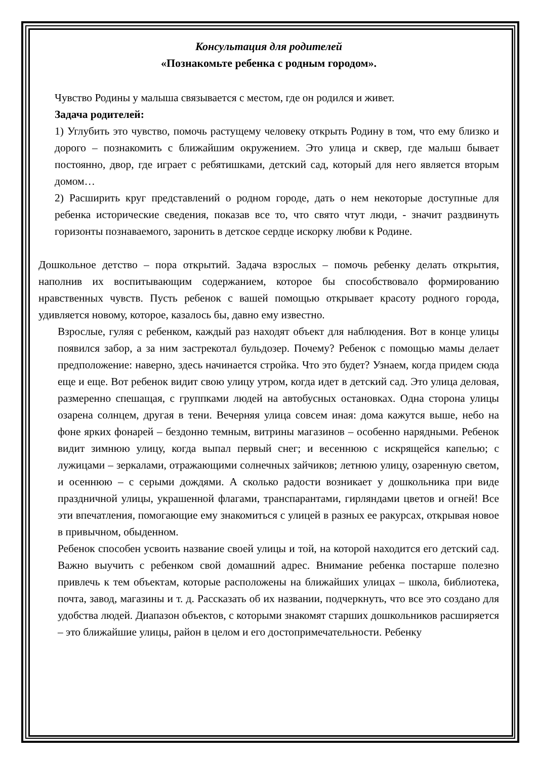Консультация для родителей
«Познакомьте ребенка с родным городом».
Чувство Родины у малыша связывается с местом, где он родился и живет.
Задача родителей:
1) Углубить это чувство, помочь растущему человеку открыть Родину в том, что ему близко и дорого – познакомить с ближайшим окружением. Это улица и сквер, где малыш бывает постоянно, двор, где играет с ребятишками, детский сад, который для него является вторым домом…
2) Расширить круг представлений о родном городе, дать о нем некоторые доступные для ребенка исторические сведения, показав все то, что свято чтут люди, - значит раздвинуть горизонты познаваемого, заронить в детское сердце искорку любви к Родине.
Дошкольное детство – пора открытий. Задача взрослых – помочь ребенку делать открытия, наполнив их воспитывающим содержанием, которое бы способствовало формированию нравственных чувств. Пусть ребенок с вашей помощью открывает красоту родного города, удивляется новому, которое, казалось бы, давно ему известно.
Взрослые, гуляя с ребенком, каждый раз находят объект для наблюдения. Вот в конце улицы появился забор, а за ним застрекотал бульдозер. Почему? Ребенок с помощью мамы делает предположение: наверно, здесь начинается стройка. Что это будет? Узнаем, когда придем сюда еще и еще. Вот ребенок видит свою улицу утром, когда идет в детский сад. Это улица деловая, размеренно спешащая, с группками людей на автобусных остановках. Одна сторона улицы озарена солнцем, другая в тени. Вечерняя улица совсем иная: дома кажутся выше, небо на фоне ярких фонарей – бездонно темным, витрины магазинов – особенно нарядными. Ребенок видит зимнюю улицу, когда выпал первый снег; и весеннюю с искрящейся капелью; с лужицами – зеркалами, отражающими солнечных зайчиков; летнюю улицу, озаренную светом, и осеннюю – с серыми дождями. А сколько радости возникает у дошкольника при виде праздничной улицы, украшенной флагами, транспарантами, гирляндами цветов и огней! Все эти впечатления, помогающие ему знакомиться с улицей в разных ее ракурсах, открывая новое в привычном, обыденном.
Ребенок способен усвоить название своей улицы и той, на которой находится его детский сад. Важно выучить с ребенком свой домашний адрес. Внимание ребенка постарше полезно привлечь к тем объектам, которые расположены на ближайших улицах – школа, библиотека, почта, завод, магазины и т. д. Рассказать об их названии, подчеркнуть, что все это создано для удобства людей. Диапазон объектов, с которыми знакомят старших дошкольников расширяется – это ближайшие улицы, район в целом и его достопримечательности. Ребенку